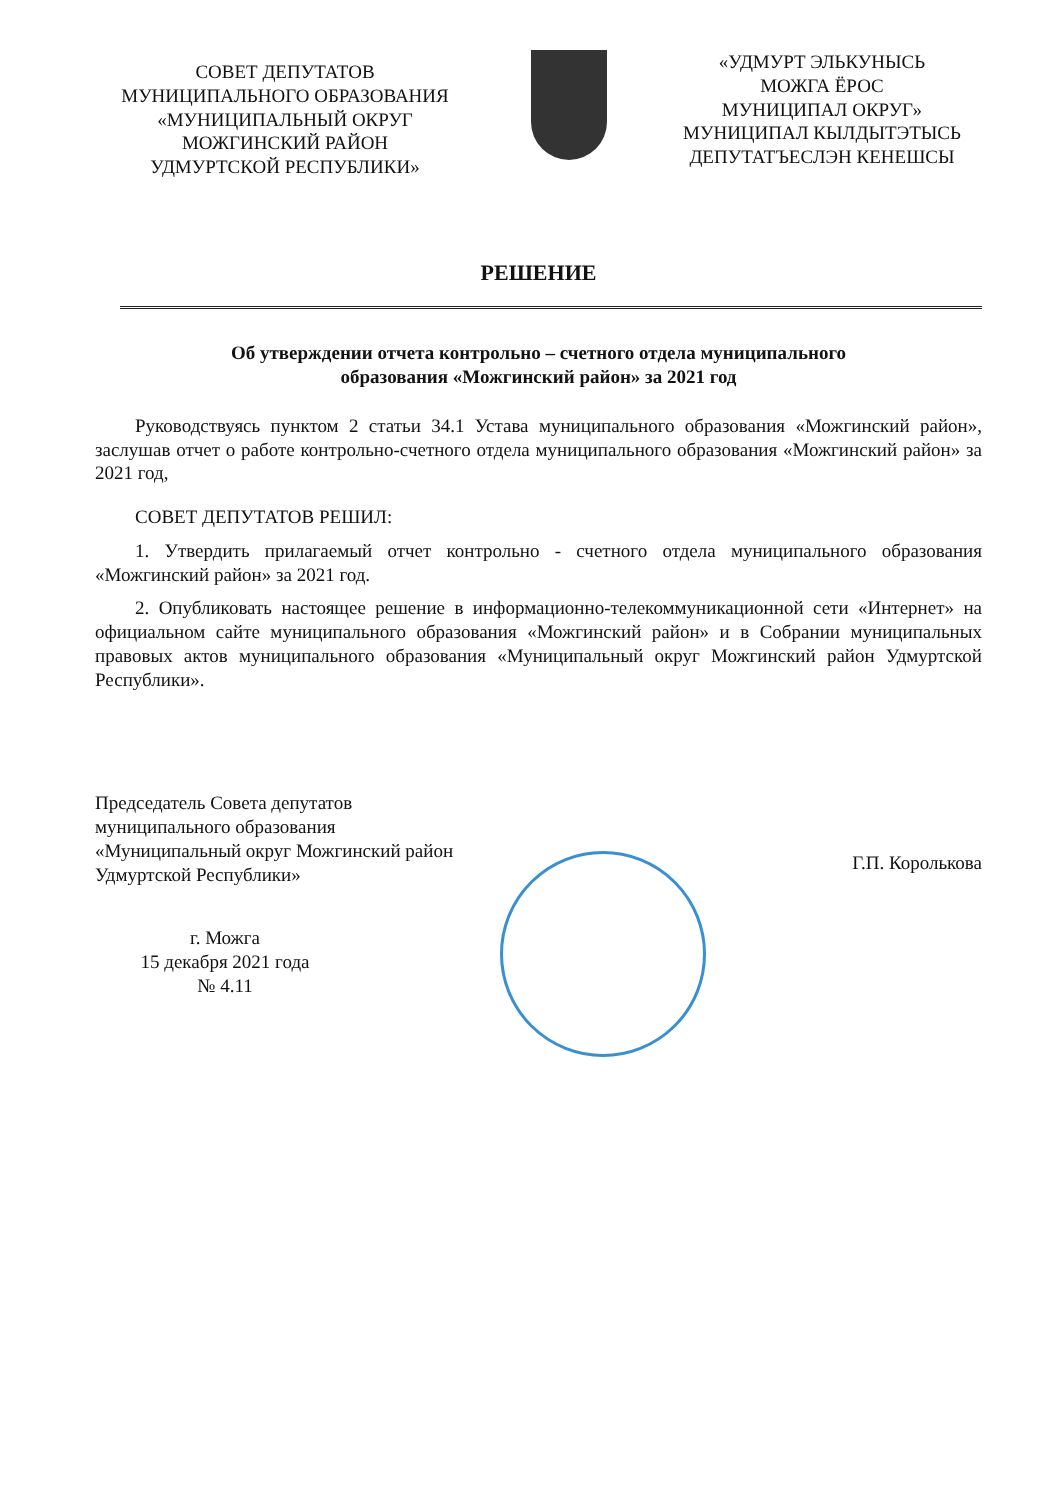СОВЕТ ДЕПУТАТОВ
МУНИЦИПАЛЬНОГО ОБРАЗОВАНИЯ
«МУНИЦИПАЛЬНЫЙ ОКРУГ
МОЖГИНСКИЙ РАЙОН
УДМУРТСКОЙ РЕСПУБЛИКИ»
«УДМУРТ ЭЛЬКУНЫСЬ
МОЖГА ЁРОС
МУНИЦИПАЛ ОКРУГ»
МУНИЦИПАЛ КЫЛДЫТЭТЫСЬ
ДЕПУТАТЪЕСЛЭН КЕНЕШСЫ
РЕШЕНИЕ
Об утверждении отчета контрольно – счетного отдела муниципального
образования «Можгинский район» за 2021 год
Руководствуясь пунктом 2 статьи 34.1 Устава муниципального образования «Можгинский район», заслушав отчет о работе контрольно-счетного отдела муниципального образования «Можгинский район» за 2021 год,
СОВЕТ ДЕПУТАТОВ РЕШИЛ:
1. Утвердить прилагаемый отчет контрольно - счетного отдела муниципального образования «Можгинский район» за 2021 год.
2. Опубликовать настоящее решение в информационно-телекоммуникационной сети «Интернет» на официальном сайте муниципального образования «Можгинский район» и в Собрании муниципальных правовых актов муниципального образования «Муниципальный округ Можгинский район Удмуртской Республики».
Председатель Совета депутатов
муниципального образования
«Муниципальный округ Можгинский район
Удмуртской Республики»
г. Можга
15 декабря 2021 года
№ 4.11
Г.П. Королькова